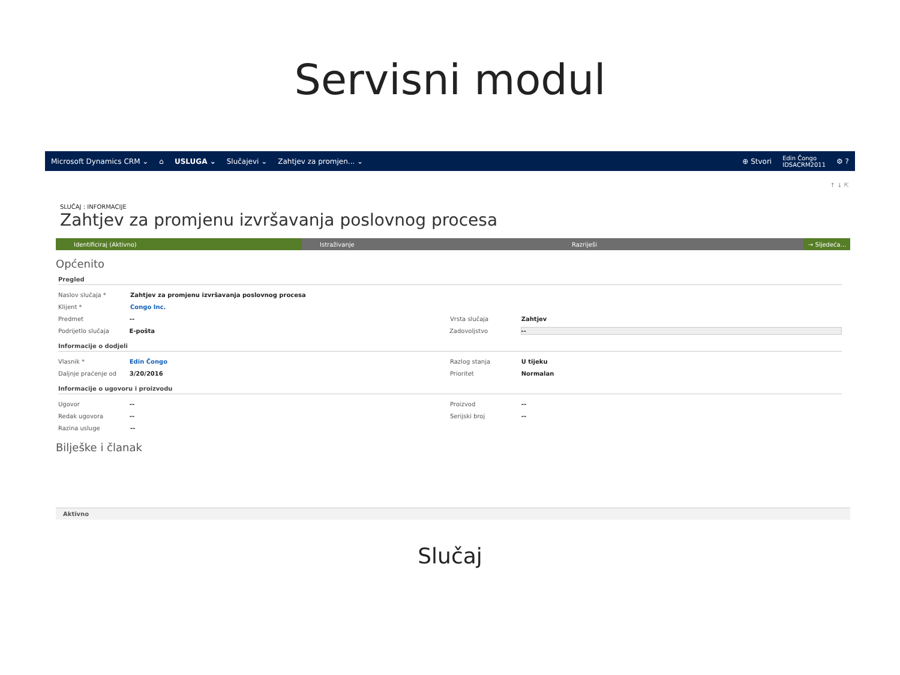Servisni modul
Microsoft Dynamics CRM ⌄ ⌂ USLUGA ⌄ Slučajevi ⌄ Zahtjev za promjen... ⌄ ⊕ Stvori Edin Čongo
IDSACRM2011 ⚙ ?
↑ ↓ ⇱
SLUČAJ : INFORMACIJE
Zahtjev za promjenu izvršavanja poslovnog procesa
Identificiraj (Aktivno) Istraživanje Razriješi → Sljedeća...
Općenito
Pregled
Naslov slučaja * Zahtjev za promjenu izvršavanja poslovnog procesa
Klijent * Congo Inc.
Predmet -- Vrsta slučaja Zahtjev
Podrijetlo slučaja E-pošta Zadovoljstvo --
Informacije o dodjeli
Vlasnik * Edin Čongo Razlog stanja U tijeku
Daljnje praćenje od 3/20/2016 Prioritet Normalan
Informacije o ugovoru i proizvodu
Ugovor -- Proizvod --
Redak ugovora -- Serijski broj --
Razina usluge --
Bilješke i članak
Aktivno
Slučaj